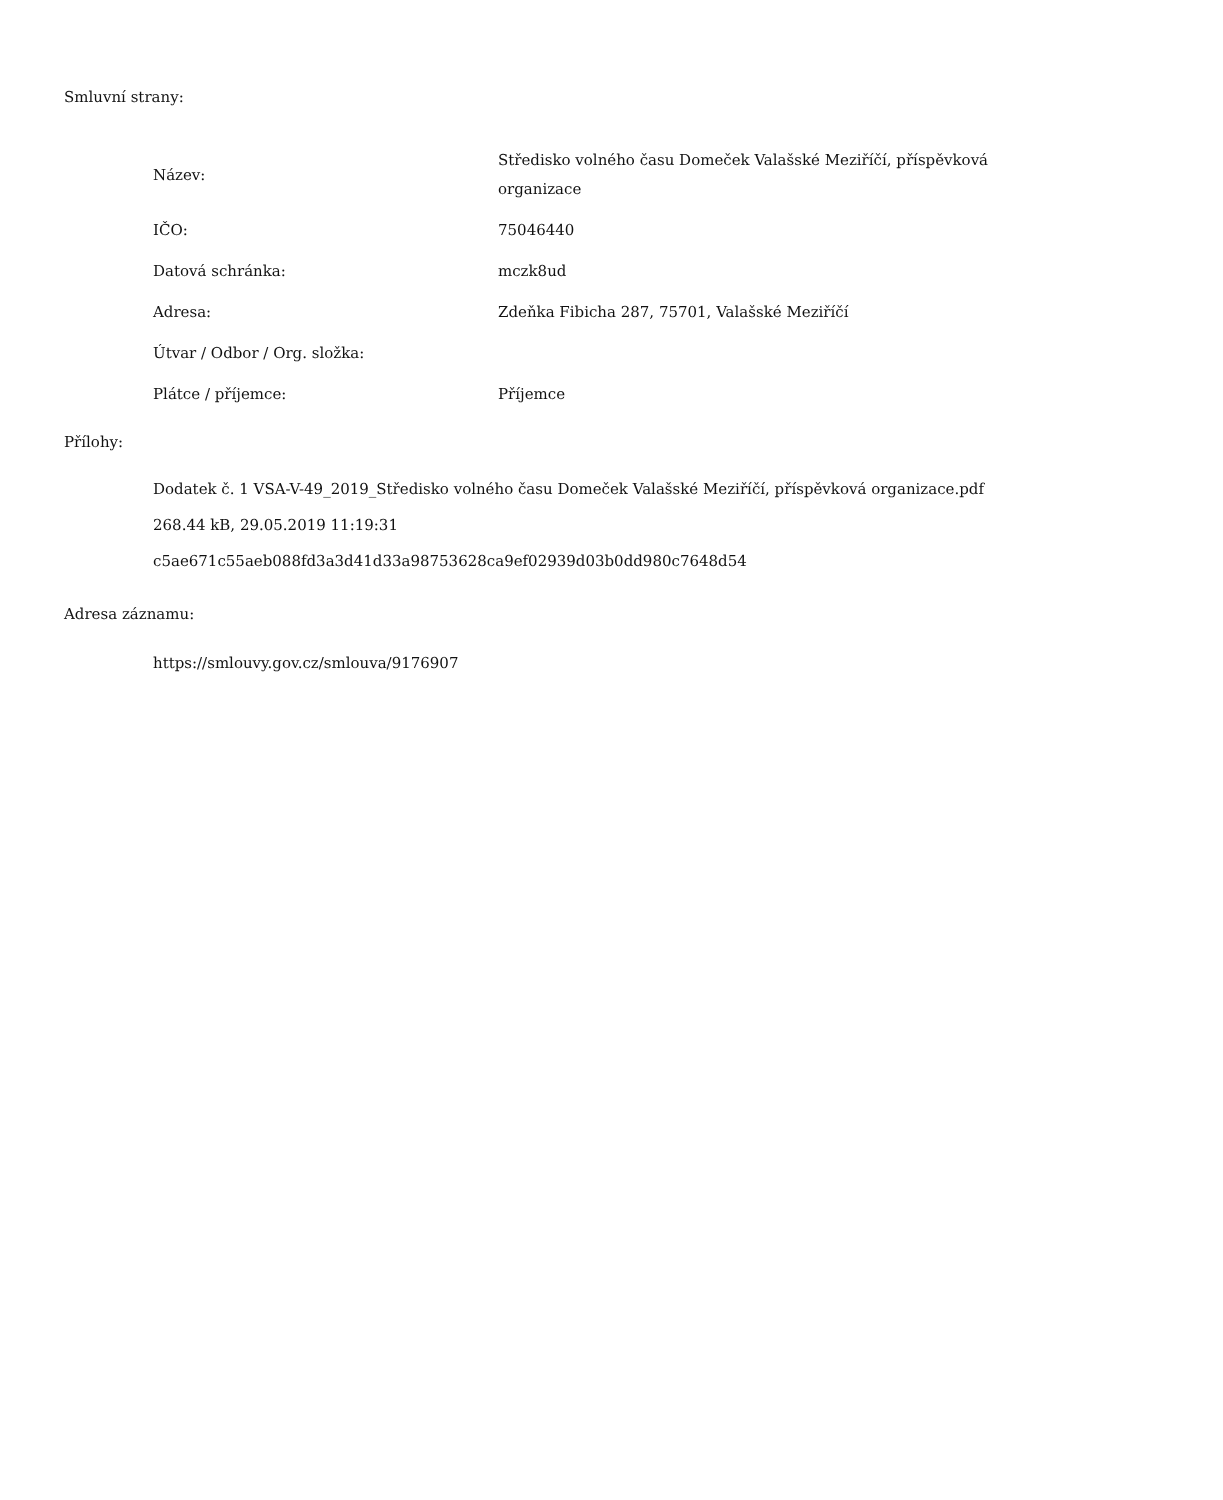Smluvní strany:
| Název: | Středisko volného času Domeček Valašské Meziříčí, příspěvková organizace |
| IČO: | 75046440 |
| Datová schránka: | mczk8ud |
| Adresa: | Zdeňka Fibicha 287, 75701, Valašské Meziříčí |
| Útvar / Odbor / Org. složka: | |
| Plátce / příjemce: | Příjemce |
Přílohy:
Dodatek č. 1 VSA-V-49_2019_Středisko volného času Domeček Valašské Meziříčí, příspěvková organizace.pdf
268.44 kB, 29.05.2019 11:19:31
c5ae671c55aeb088fd3a3d41d33a98753628ca9ef02939d03b0dd980c7648d54
Adresa záznamu:
https://smlouvy.gov.cz/smlouva/9176907